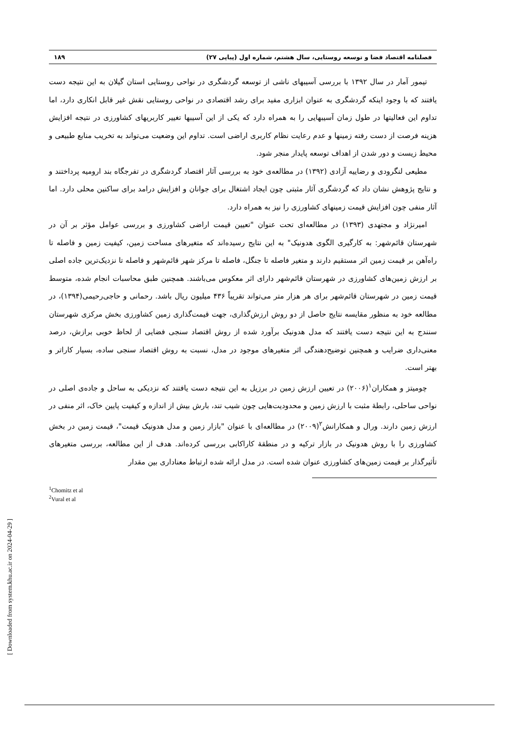فصلنامه اقتصاد فضا و توسعه روستایی، سال هشتم، شماره اول (پیاپی ۲۷) ۱۸۹
تیمور آمار در سال ۱۳۹۲ با بررسی آسیبهای ناشی از توسعه گردشگری در نواحی روستایی استان گیلان به این نتیجه دست یافتند که با وجود اینکه گردشگری به عنوان ابزاری مفید برای رشد اقتصادی در نواحی روستایی نقش غیر قابل انکاری دارد، اما تداوم این فعالیتها در طول زمان آسیبهایی را به همراه دارد که یکی از این آسیبها تغییر کاربریهای کشاورزی در نتیجه افزایش هزینه فرصت از دست رفته زمینها و عدم رعایت نظام کاربری اراضی است. تداوم این وضعیت می‌تواند به تخریب منابع طبیعی و محیط زیست و دور شدن از اهداف توسعه پایدار منجر شود.
مطیعی لنگرودی و رضاییه آزادی (۱۳۹۲) در مطالعه‌ی خود به بررسی آثار اقتصاد گردشگری در تفرجگاه بند ارومیه پرداختند و و نتایج پژوهش نشان داد که گردشگری آثار مثبتی چون ایجاد اشتغال برای جوانان و افزایش درامد برای ساکنین محلی دارد. اما آثار منفی چون افزایش قیمت زمینهای کشاورزی را نیز به همراه دارد.
امیرنژاد و مجتهدی (۱۳۹۳) در مطالعه‌ای تحت عنوان "تعیین قیمت اراضی کشاورزی و بررسی عوامل مؤثر بر آن در شهرستان قائم‌شهر: به کارگیری الگوی هدونیک" به این نتایج رسیده‌اند که متغیرهای مساحت زمین، کیفیت زمین و فاصله تا راه‌آهن بر قیمت زمین اثر مستقیم دارند و متغیر فاصله تا جنگل، فاصله تا مرکز شهر قائم‌شهر و فاصله تا نزدیک‌ترین جاده اصلی بر ارزش زمین‌های کشاورزی در شهرستان قائم‌شهر دارای اثر معکوس می‌باشند. همچنین طبق محاسبات انجام شده، متوسط قیمت زمین در شهرستان قائم‌شهر برای هر هزار متر می‌تواند تقریباً ۴۳۶ میلیون ریال باشد. رحمانی و حاجی‌رحیمی(۱۳۹۴)، در مطالعه خود به منظور مقایسه نتایج حاصل از دو روش ارزش‌گذاری، جهت قیمت‌گذاری زمین کشاورزی بخش مرکزی شهرستان سنندج به این نتیجه دست یافتند که مدل هدونیک برآورد شده از روش اقتصاد سنجی فضایی از لحاظ خوبی برازش، درصد معنی‌داری ضرایب و همچنین توضیح‌دهندگی اثر متغیرهای موجود در مدل، نسبت به روش اقتصاد سنجی ساده، بسیار کاراتر و بهتر است.
چومیتز و همکاران<sup>۱</sup>(۲۰۰۶) در تعیین ارزش زمین در برزیل به این نتیجه دست یافتند که نزدیکی به ساحل و جاده‌ی اصلی در نواحی ساحلی، رابطهٔ مثبت با ارزش زمین و محدودیت‌هایی چون شیب تند، بارش بیش از اندازه و کیفیت پایین خاک، اثر منفی در ارزش زمین دارند. ورال و همکارانش<sup>۲</sup>(۲۰۰۹) در مطالعه‌ای با عنوان "بازار زمین و مدل هدونیک قیمت"، قیمت زمین در بخش کشاورزی را با روش هدونیک در بازار ترکیه و در منطقهٔ کاراکابی بررسی کرده‌اند. هدف از این مطالعه، بررسی متغیرهای تأثیرگذار بر قیمت زمین‌های کشاورزی عنوان شده است. در مدل ارائه شده ارتباط معناداری بین مقدار
<sup>1</sup> Chomitz et al
<sup>2</sup> Vural et al
[ Downloaded from system.khu.ac.ir on 2024-04-29 ]